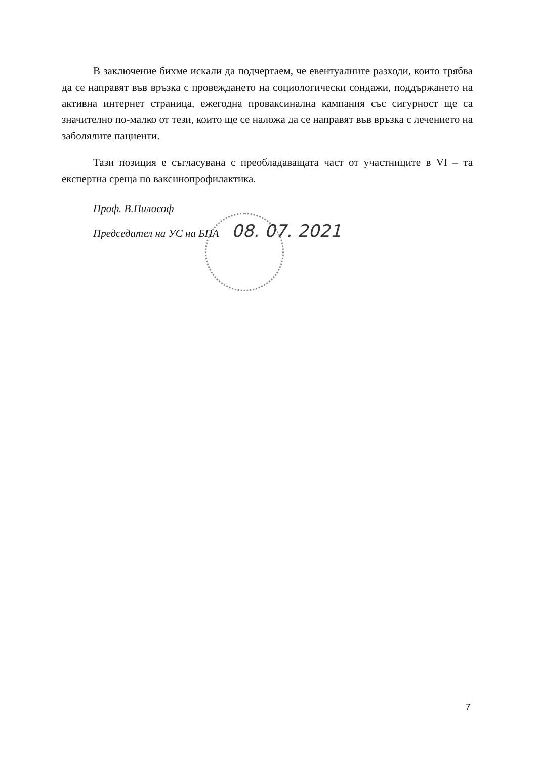В заключение бихме искали да подчертаем, че евентуалните разходи, които трябва да се направят във връзка с провеждането на социологически сондажи, поддържането на активна интернет страница, ежегодна проваксинална кампания със сигурност ще са значително по-малко от тези, които ще се наложа да се направят във връзка с лечението на заболялите пациенти.
Тази позиция е съгласувана с преобладаващата част от участниците в VI – та експертна среща по ваксинопрофилактика.
Проф. В.Пилософ
Председател на УС на БПА 08. 07. 2021
7